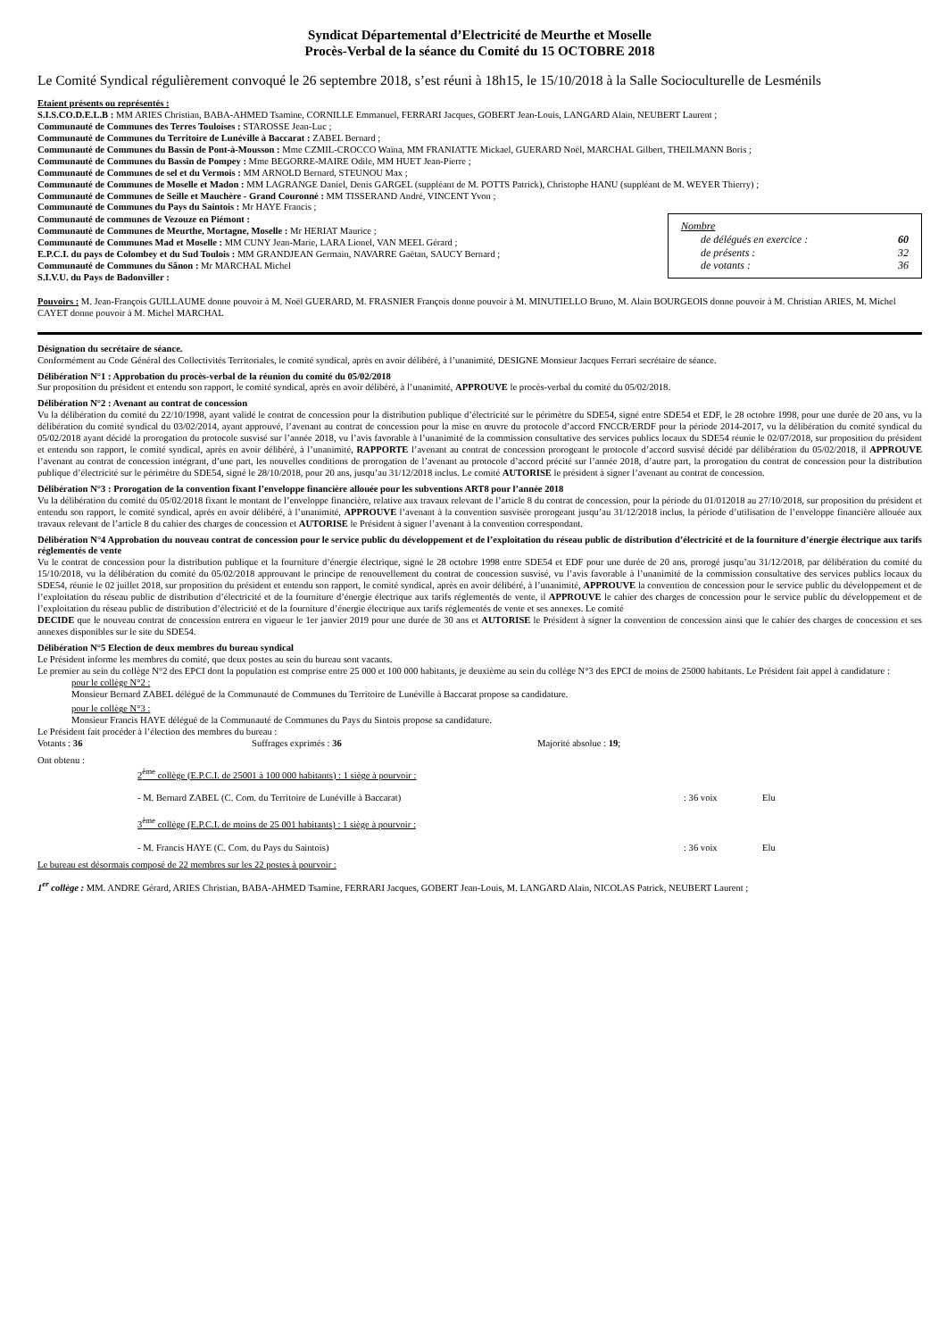Syndicat Départemental d’Electricité de Meurthe et Moselle
Procès-Verbal de la séance du Comité du 15 OCTOBRE 2018
Le Comité Syndical régulièrement convoqué le 26 septembre 2018, s’est réuni à 18h15, le 15/10/2018 à la Salle Socioculturelle de Lesménils
Etaient présents ou représentés :
S.I.S.CO.D.E.L.B : MM ARIES Christian, BABA-AHMED Tsamine, CORNILLE Emmanuel, FERRARI Jacques, GOBERT Jean-Louis, LANGARD Alain, NEUBERT Laurent ;
Communauté de Communes des Terres Touloises : STAROSSE Jean-Luc ;
Communauté de Communes du Territoire de Lunéville à Baccarat : ZABEL Bernard ;
Communauté de Communes du Bassin de Pont-à-Mousson : Mme CZMIL-CROCCO Waïna, MM FRANIATTE Mickael, GUERARD Noël, MARCHAL Gilbert, THEILMANN Boris ;
Communauté de Communes du Bassin de Pompey : Mme BEGORRE-MAIRE Odile, MM HUET Jean-Pierre ;
Communauté de Communes de sel et du Vermois : MM ARNOLD Bernard, STEUNOU Max ;
Communauté de Communes de Moselle et Madon : MM LAGRANGE Daniel, Denis GARGEL (suppléant de M. POTTS Patrick), Christophe HANU (suppléant de M. WEYER Thierry) ;
Communauté de Communes de Seille et Mauchère - Grand Couronné : MM TISSERAND André, VINCENT Yvon ;
Communauté de Communes du Pays du Saintois : Mr HAYE Francis ;
Communauté de communes de Vezouze en Piémont :
Communauté de Communes de Meurthe, Mortagne, Moselle : Mr HERIAT Maurice ;
Communauté de Communes Mad et Moselle : MM CUNY Jean-Marie, LARA Lionel, VAN MEEL Gérard ;
E.P.C.I. du pays de Colombey et du Sud Toulois : MM GRANDJEAN Germain, NAVARRE Gaëtan, SAUCY Bernard ;
Communauté de Communes du Sânon : Mr MARCHAL Michel
S.I.V.U. du Pays de Badonviller :
Nombre
de délégués en exercice : 60
de présents : 32
de votants : 36
Pouvoirs : M. Jean-François GUILLAUME donne pouvoir à M. Noël GUERARD, M. FRASNIER François donne pouvoir à M. MINUTIELLO Bruno, M. Alain BOURGEOIS donne pouvoir à M. Christian ARIES, M. Michel CAYET donne pouvoir à M. Michel MARCHAL
Désignation du secrétaire de séance.
Conformément au Code Général des Collectivités Territoriales, le comité syndical, après en avoir délibéré, à l’unanimité, DESIGNE Monsieur Jacques Ferrari secrétaire de séance.
Délibération N°1 : Approbation du procès-verbal de la réunion du comité du 05/02/2018
Sur proposition du président et entendu son rapport, le comité syndical, après en avoir délibéré, à l’unanimité, APPROUVE le procès-verbal du comité du 05/02/2018.
Délibération N°2 : Avenant au contrat de concession
Vu la délibération du comité du 22/10/1998, ayant validé le contrat de concession pour la distribution publique d’électricité sur le périmètre du SDE54, signé entre SDE54 et EDF, le 28 octobre 1998, pour une durée de 20 ans, vu la délibération du comité syndical du 03/02/2014, ayant approuvé, l’avenant au contrat de concession pour la mise en œuvre du protocole d’accord FNCCR/ERDF pour la période 2014-2017, vu la délibération du comité syndical du 05/02/2018 ayant décidé la prorogation du protocole susvisé sur l’année 2018, vu l’avis favorable à l’unanimité de la commission consultative des services publics locaux du SDE54 réunie le 02/07/2018, sur proposition du président et entendu son rapport, le comité syndical, après en avoir délibéré, à l’unanimité, RAPPORTE l’avenant au contrat de concession prorogeant le protocole d’accord susvisé décidé par délibération du 05/02/2018, il APPROUVE l’avenant au contrat de concession intégrant, d’une part, les nouvelles conditions de prorogation de l’avenant au protocole d’accord précité sur l’année 2018, d’autre part, la prorogation du contrat de concession pour la distribution publique d’électricité sur le périmètre du SDE54, signé le 28/10/2018, pour 20 ans, jusqu’au 31/12/2018 inclus. Le comité AUTORISE le président à signer l’avenant au contrat de concession.
Délibération N°3 : Prorogation de la convention fixant l’enveloppe financière allouée pour les subventions ART8 pour l’année 2018
Vu la délibération du comité du 05/02/2018 fixant le montant de l’enveloppe financière, relative aux travaux relevant de l’article 8 du contrat de concession, pour la période du 01/012018 au 27/10/2018, sur proposition du président et entendu son rapport, le comité syndical, après en avoir délibéré, à l’unanimité, APPROUVE l’avenant à la convention susvisée prorogeant jusqu’au 31/12/2018 inclus, la période d’utilisation de l’enveloppe financière allouée aux travaux relevant de l’article 8 du cahier des charges de concession et AUTORISE le Président à signer l’avenant à la convention correspondant.
Délibération N°4 Approbation du nouveau contrat de concession pour le service public du développement et de l’exploitation du réseau public de distribution d’électricité et de la fourniture d’énergie électrique aux tarifs réglementés de vente
Vu le contrat de concession pour la distribution publique et la fourniture d’énergie électrique, signé le 28 octobre 1998 entre SDE54 et EDF pour une durée de 20 ans, prorogé jusqu’au 31/12/2018, par délibération du comité du 15/10/2018, vu la délibération du comité du 05/02/2018 approuvant le principe de renouvellement du contrat de concession susvisé, vu l’avis favorable à l’unanimité de la commission consultative des services publics locaux du SDE54, réunie le 02 juillet 2018, sur proposition du président et entendu son rapport, le comité syndical, après en avoir délibéré, à l’unanimité, APPROUVE la convention de concession pour le service public du développement et de l’exploitation du réseau public de distribution d’électricité et de la fourniture d’énergie électrique aux tarifs réglementés de vente, il APPROUVE le cahier des charges de concession pour le service public du développement et de l’exploitation du réseau public de distribution d’électricité et de la fourniture d’énergie électrique aux tarifs réglementés de vente et ses annexes. Le comité
DECIDE que le nouveau contrat de concession entrera en vigueur le 1er janvier 2019 pour une durée de 30 ans et AUTORISE le Président à signer la convention de concession ainsi que le cahier des charges de concession et ses annexes disponibles sur le site du SDE54.
Délibération N°5 Election de deux membres du bureau syndical
Le Président informe les membres du comité, que deux postes au sein du bureau sont vacants.
Le premier au sein du collège N°2 des EPCI dont la population est comprise entre 25 000 et 100 000 habitants, je deuxième au sein du collège N°3 des EPCI de moins de 25000 habitants. Le Président fait appel à candidature :
pour le collège N°2 :
Monsieur Bernard ZABEL délégué de la Communauté de Communes du Territoire de Lunéville à Baccarat propose sa candidature.
pour le collège N°3 :
Monsieur Francis HAYE délégué de la Communauté de Communes du Pays du Sintois propose sa candidature.
Le Président fait procéder à l’élection des membres du bureau :
Votants : 36 Suffrages exprimés : 36 Majorité absolue : 19;
Ont obtenu :
2<sup>ème</sup> collège (E.P.C.I. de 25001 à 100 000 habitants) : 1 siège à pourvoir :
- M. Bernard ZABEL (C. Com. du Territoire de Lunéville à Baccarat) : 36 voix Elu
3<sup>ème</sup> collège (E.P.C.I. de moins de 25 001 habitants) : 1 siège à pourvoir :
- M. Francis HAYE (C. Com. du Pays du Saintois) : 36 voix Elu
Le bureau est désormais composé de 22 membres sur les 22 postes à pourvoir :
1<sup>er</sup> collège : MM. ANDRE Gérard, ARIES Christian, BABA-AHMED Tsamine, FERRARI Jacques, GOBERT Jean-Louis, M. LANGARD Alain, NICOLAS Patrick, NEUBERT Laurent ;